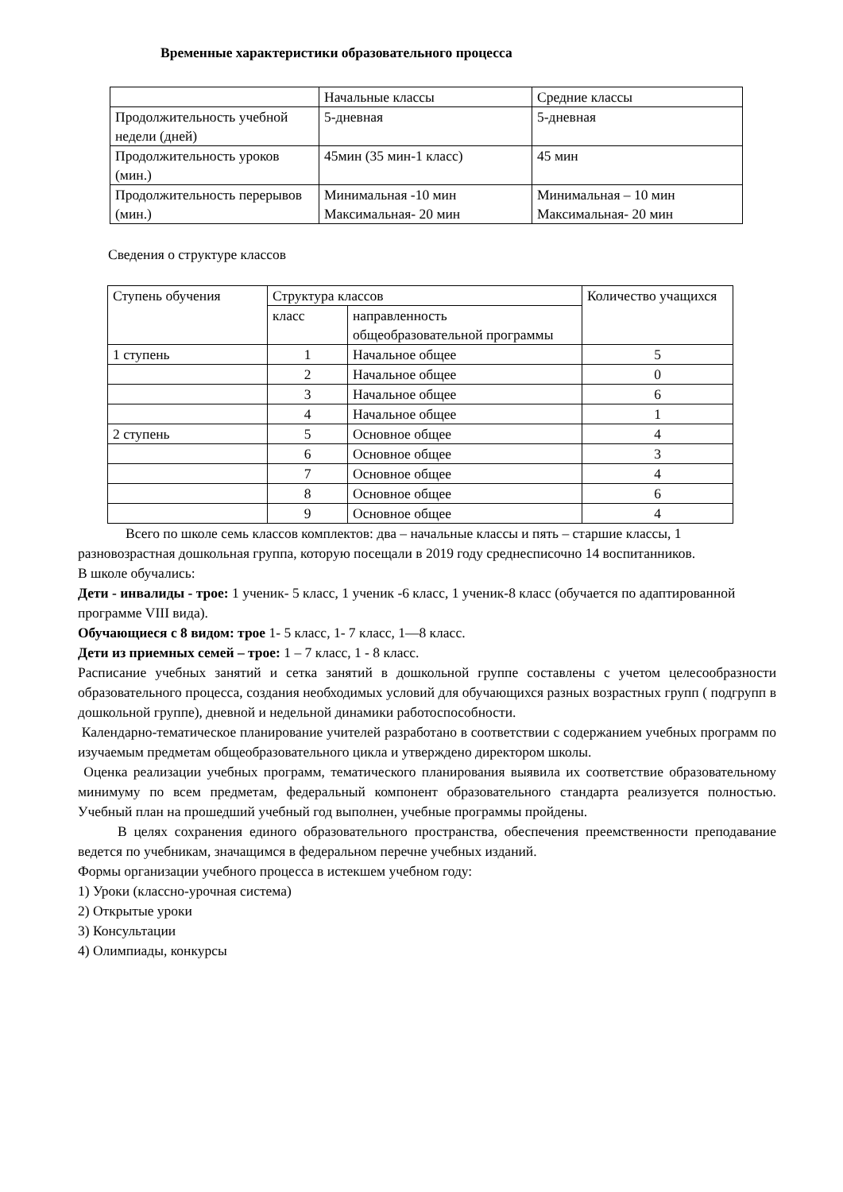Временные характеристики образовательного процесса
| | Начальные классы | Средние классы |
| Продолжительность учебной недели (дней) | 5-дневная | 5-дневная |
| Продолжительность уроков (мин.) | 45мин (35 мин-1 класс) | 45 мин |
| Продолжительность перерывов (мин.) | Минимальная -10 мин Максимальная- 20 мин | Минимальная – 10 мин Максимальная- 20 мин |
Сведения о структуре классов
| Ступень обучения | Структура классов | | Количество учащихся |
| | класс | направленность общеобразовательной программы | |
| 1 ступень | 1 | Начальное общее | 5 |
| | 2 | Начальное общее | 0 |
| | 3 | Начальное общее | 6 |
| | 4 | Начальное общее | 1 |
| 2 ступень | 5 | Основное общее | 4 |
| | 6 | Основное общее | 3 |
| | 7 | Основное общее | 4 |
| | 8 | Основное общее | 6 |
| | 9 | Основное общее | 4 |
Всего по школе семь классов комплектов: два – начальные классы и пять – старшие классы, 1 разновозрастная дошкольная группа, которую посещали в 2019 году среднесписочно 14 воспитанников.
В школе обучались:
Дети - инвалиды - трое: 1 ученик- 5 класс, 1 ученик -6 класс, 1 ученик-8 класс (обучается по адаптированной программе VIII вида).
Обучающиеся с 8 видом: трое 1- 5 класс, 1- 7 класс, 1—8 класс.
Дети из приемных семей – трое: 1 – 7 класс, 1 - 8 класс.
Расписание учебных занятий и сетка занятий в дошкольной группе составлены с учетом целесообразности образовательного процесса, создания необходимых условий для обучающихся разных возрастных групп ( подгрупп в дошкольной группе), дневной и недельной динамики работоспособности.
Календарно-тематическое планирование учителей разработано в соответствии с содержанием учебных программ по изучаемым предметам общеобразовательного цикла и утверждено директором школы.
Оценка реализации учебных программ, тематического планирования выявила их соответствие образовательному минимуму по всем предметам, федеральный компонент образовательного стандарта реализуется полностью. Учебный план на прошедший учебный год выполнен, учебные программы пройдены.
В целях сохранения единого образовательного пространства, обеспечения преемственности преподавание ведется по учебникам, значащимся в федеральном перечне учебных изданий.
Формы организации учебного процесса в истекшем учебном году:
1) Уроки (классно-урочная система)
2) Открытые уроки
3) Консультации
4) Олимпиады, конкурсы